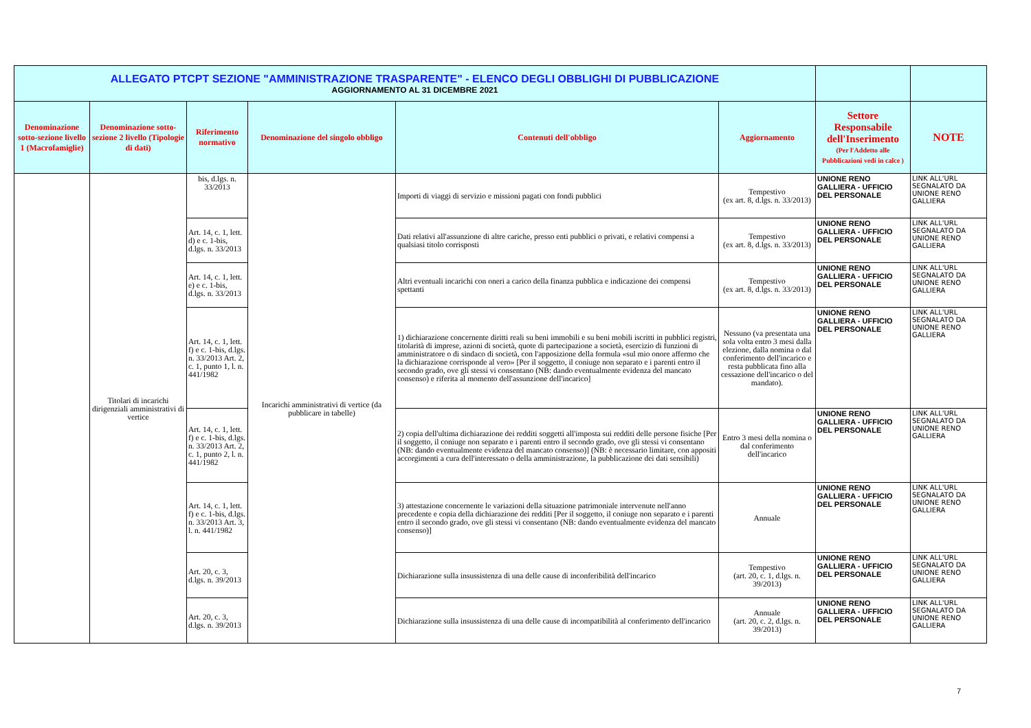| ALLEGATO PTCPT SEZIONE "AMMINISTRAZIONE TRASPARENTE" - ELENCO DEGLI OBBLIGHI DI PUBBLICAZIONE AGGIORNAMENTO AL 31 DICEMBRE 2021 | | | | | | | |
| Denominazione sotto-sezione livello 1 (Macrofamiglie) | Denominazione sotto-sezione 2 livello (Tipologie di dati) | Riferimento normativo | Denominazione del singolo obbligo | Contenuti dell'obbligo | Aggiornamento | Settore Responsabile dell'Inserimento (Per l'Addetto alle Pubblicazioni vedi in calce ) | NOTE |
| | Titolari di incarichi dirigenziali amministrativi di vertice | bis, d.lgs. n. 33/2013 | Incarichi amministrativi di vertice (da pubblicare in tabelle) | Importi di viaggi di servizio e missioni pagati con fondi pubblici | Tempestivo (ex art. 8, d.lgs. n. 33/2013) | UNIONE RENO GALLIERA - UFFICIO DEL PERSONALE | LINK ALL'URL SEGNALATO DA UNIONE RENO GALLIERA |
| | | Art. 14, c. 1, lett. d) e c. 1-bis, d.lgs. n. 33/2013 | | Dati relativi all'assunzione di altre cariche, presso enti pubblici o privati, e relativi compensi a qualsiasi titolo corrisposti | Tempestivo (ex art. 8, d.lgs. n. 33/2013) | UNIONE RENO GALLIERA - UFFICIO DEL PERSONALE | LINK ALL'URL SEGNALATO DA UNIONE RENO GALLIERA |
| | | Art. 14, c. 1, lett. e) e c. 1-bis, d.lgs. n. 33/2013 | | Altri eventuali incarichi con oneri a carico della finanza pubblica e indicazione dei compensi spettanti | Tempestivo (ex art. 8, d.lgs. n. 33/2013) | UNIONE RENO GALLIERA - UFFICIO DEL PERSONALE | LINK ALL'URL SEGNALATO DA UNIONE RENO GALLIERA |
| | | Art. 14, c. 1, lett. f) e c. 1-bis, d.lgs. n. 33/2013 Art. 2, c. 1, punto 1, l. n. 441/1982 | | 1) dichiarazione concernente diritti reali su beni immobili e su beni mobili iscritti in pubblici registri, titolarità di imprese, azioni di società, quote di partecipazione a società, esercizio di funzioni di amministratore o di sindaco di società, con l'apposizione della formula «sul mio onore affermo che la dichiarazione corrisponde al vero» [Per il soggetto, il coniuge non separato e i parenti entro il secondo grado, ove gli stessi vi consentano (NB: dando eventualmente evidenza del mancato consenso) e riferita al momento dell'assunzione dell'incarico] | Nessuno (va presentata una sola volta entro 3 mesi dalla elezione, dalla nomina o dal conferimento dell'incarico e resta pubblicata fino alla cessazione dell'incarico o del mandato). | UNIONE RENO GALLIERA - UFFICIO DEL PERSONALE | LINK ALL'URL SEGNALATO DA UNIONE RENO GALLIERA |
| | | Art. 14, c. 1, lett. f) e c. 1-bis, d.lgs. n. 33/2013 Art. 2, c. 1, punto 2, l. n. 441/1982 | | 2) copia dell'ultima dichiarazione dei redditi soggetti all'imposta sui redditi delle persone fisiche [Per il soggetto, il coniuge non separato e i parenti entro il secondo grado, ove gli stessi vi consentano (NB: dando eventualmente evidenza del mancato consenso)] (NB: è necessario limitare, con appositi accorgimenti a cura dell'interessato o della amministrazione, la pubblicazione dei dati sensibili) | Entro 3 mesi della nomina o dal conferimento dell'incarico | UNIONE RENO GALLIERA - UFFICIO DEL PERSONALE | LINK ALL'URL SEGNALATO DA UNIONE RENO GALLIERA |
| | | Art. 14, c. 1, lett. f) e c. 1-bis, d.lgs. n. 33/2013 Art. 3, l. n. 441/1982 | | 3) attestazione concernente le variazioni della situazione patrimoniale intervenute nell'anno precedente e copia della dichiarazione dei redditi [Per il soggetto, il coniuge non separato e i parenti entro il secondo grado, ove gli stessi vi consentano (NB: dando eventualmente evidenza del mancato consenso)] | Annuale | UNIONE RENO GALLIERA - UFFICIO DEL PERSONALE | LINK ALL'URL SEGNALATO DA UNIONE RENO GALLIERA |
| | | Art. 20, c. 3, d.lgs. n. 39/2013 | | Dichiarazione sulla insussistenza di una delle cause di inconferibilità dell'incarico | Tempestivo (art. 20, c. 1, d.lgs. n. 39/2013) | UNIONE RENO GALLIERA - UFFICIO DEL PERSONALE | LINK ALL'URL SEGNALATO DA UNIONE RENO GALLIERA |
| | | Art. 20, c. 3, d.lgs. n. 39/2013 | | Dichiarazione sulla insussistenza di una delle cause di incompatibilità al conferimento dell'incarico | Annuale (art. 20, c. 2, d.lgs. n. 39/2013) | UNIONE RENO GALLIERA - UFFICIO DEL PERSONALE | LINK ALL'URL SEGNALATO DA UNIONE RENO GALLIERA |
7